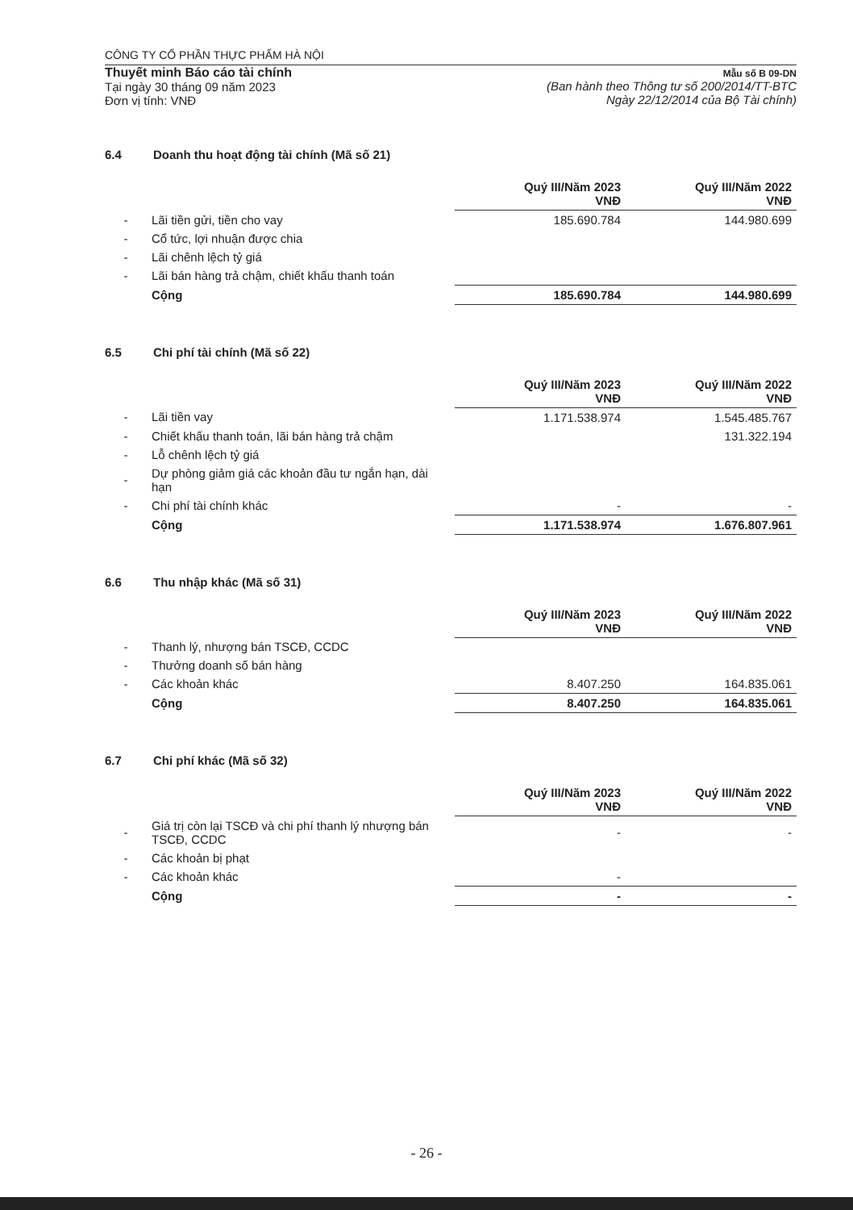CÔNG TY CỔ PHẦN THỰC PHẨM HÀ NỘI
Thuyết minh Báo cáo tài chính
Tại ngày 30 tháng 09 năm 2023
Đơn vị tính: VNĐ
Mẫu số B 09-DN
(Ban hành theo Thông tư số 200/2014/TT-BTC
Ngày 22/12/2014 của Bộ Tài chính)
6.4 Doanh thu hoạt động tài chính (Mã số 21)
| | | Quý III/Năm 2023 VNĐ | Quý III/Năm 2022 VNĐ |
| - | Lãi tiền gửi, tiền cho vay | 185.690.784 | 144.980.699 |
| - | Cổ tức, lợi nhuận được chia | | |
| - | Lãi chênh lệch tỷ giá | | |
| - | Lãi bán hàng trả chậm, chiết khấu thanh toán | | |
| | Cộng | 185.690.784 | 144.980.699 |
6.5 Chi phí tài chính (Mã số 22)
| | | Quý III/Năm 2023 VNĐ | Quý III/Năm 2022 VNĐ |
| - | Lãi tiền vay | 1.171.538.974 | 1.545.485.767 |
| - | Chiết khấu thanh toán, lãi bán hàng trả chậm | | 131.322.194 |
| - | Lỗ chênh lệch tỷ giá | | |
| - | Dự phòng giảm giá các khoản đầu tư ngắn hạn, dài hạn | | |
| - | Chi phí tài chính khác | - | - |
| | Cộng | 1.171.538.974 | 1.676.807.961 |
6.6 Thu nhập khác (Mã số 31)
| | | Quý III/Năm 2023 VNĐ | Quý III/Năm 2022 VNĐ |
| - | Thanh lý, nhượng bán TSCĐ, CCDC | | |
| - | Thưởng doanh số bán hàng | | |
| - | Các khoản khác | 8.407.250 | 164.835.061 |
| | Cộng | 8.407.250 | 164.835.061 |
6.7 Chi phí khác (Mã số 32)
| | | Quý III/Năm 2023 VNĐ | Quý III/Năm 2022 VNĐ |
| - | Giá trị còn lại TSCĐ và chi phí thanh lý nhượng bán TSCĐ, CCDC | - | - |
| - | Các khoản bị phạt | | |
| - | Các khoản khác | - | |
| | Cộng | - | - |
- 26 -